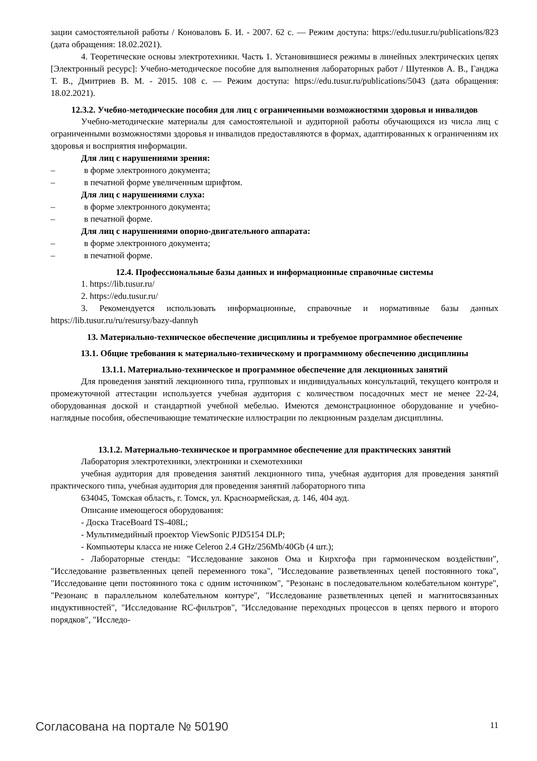зации самостоятельной работы / Коноваловъ Б. И. - 2007. 62 с. — Режим доступа: https://edu.tusur.ru/publications/823 (дата обращения: 18.02.2021).
4. Теоретические основы электротехники. Часть 1. Установившиеся режимы в линейных электрических цепях [Электронный ресурс]: Учебно-методическое пособие для выполнения лабораторных работ / Шутенков А. В., Ганджа Т. В., Дмитриев В. М. - 2015. 108 с. — Режим доступа: https://edu.tusur.ru/publications/5043 (дата обращения: 18.02.2021).
12.3.2. Учебно-методические пособия для лиц с ограниченными возможностями здоровья и инвалидов
Учебно-методические материалы для самостоятельной и аудиторной работы обучающихся из числа лиц с ограниченными возможностями здоровья и инвалидов предоставляются в формах, адаптированных к ограничениям их здоровья и восприятия информации.
Для лиц с нарушениями зрения:
– в форме электронного документа;
– в печатной форме увеличенным шрифтом.
Для лиц с нарушениями слуха:
– в форме электронного документа;
– в печатной форме.
Для лиц с нарушениями опорно-двигательного аппарата:
– в форме электронного документа;
– в печатной форме.
12.4. Профессиональные базы данных и информационные справочные системы
1. https://lib.tusur.ru/
2. https://edu.tusur.ru/
3. Рекомендуется использовать информационные, справочные и нормативные базы данных https://lib.tusur.ru/ru/resursy/bazy-dannyh
13. Материально-техническое обеспечение дисциплины и требуемое программное обеспечение
13.1. Общие требования к материально-техническому и программному обеспечению дисциплины
13.1.1. Материально-техническое и программное обеспечение для лекционных занятий
Для проведения занятий лекционного типа, групповых и индивидуальных консультаций, текущего контроля и промежуточной аттестации используется учебная аудитория с количеством посадочных мест не менее 22-24, оборудованная доской и стандартной учебной мебелью. Имеются демонстрационное оборудование и учебно-наглядные пособия, обеспечивающие тематические иллюстрации по лекционным разделам дисциплины.
13.1.2. Материально-техническое и программное обеспечение для практических занятий
Лаборатория электротехники, электроники и схемотехники
учебная аудитория для проведения занятий лекционного типа, учебная аудитория для проведения занятий практического типа, учебная аудитория для проведения занятий лабораторного типа
634045, Томская область, г. Томск, ул. Красноармейская, д. 146, 404 ауд.
Описание имеющегося оборудования:
- Доска TraceBoard TS-408L;
- Мультимедийный проектор ViewSonic PJD5154 DLP;
- Компьютеры класса не ниже Celeron 2.4 GHz/256Mb/40Gb (4 шт.);
- Лабораторные стенды: "Исследование законов Ома и Кирхгофа при гармоническом воздействии", "Исследование разветвленных цепей переменного тока", "Исследование разветвленных цепей постоянного тока", "Исследование цепи постоянного тока с одним источником", "Резонанс в последовательном колебательном контуре", "Резонанс в параллельном колебательном контуре", "Исследование разветвленных цепей и магнитосвязанных индуктивностей", "Исследование RC-фильтров", "Исследование переходных процессов в цепях первого и второго порядков", "Исследо-
Согласована на портале № 50190 11